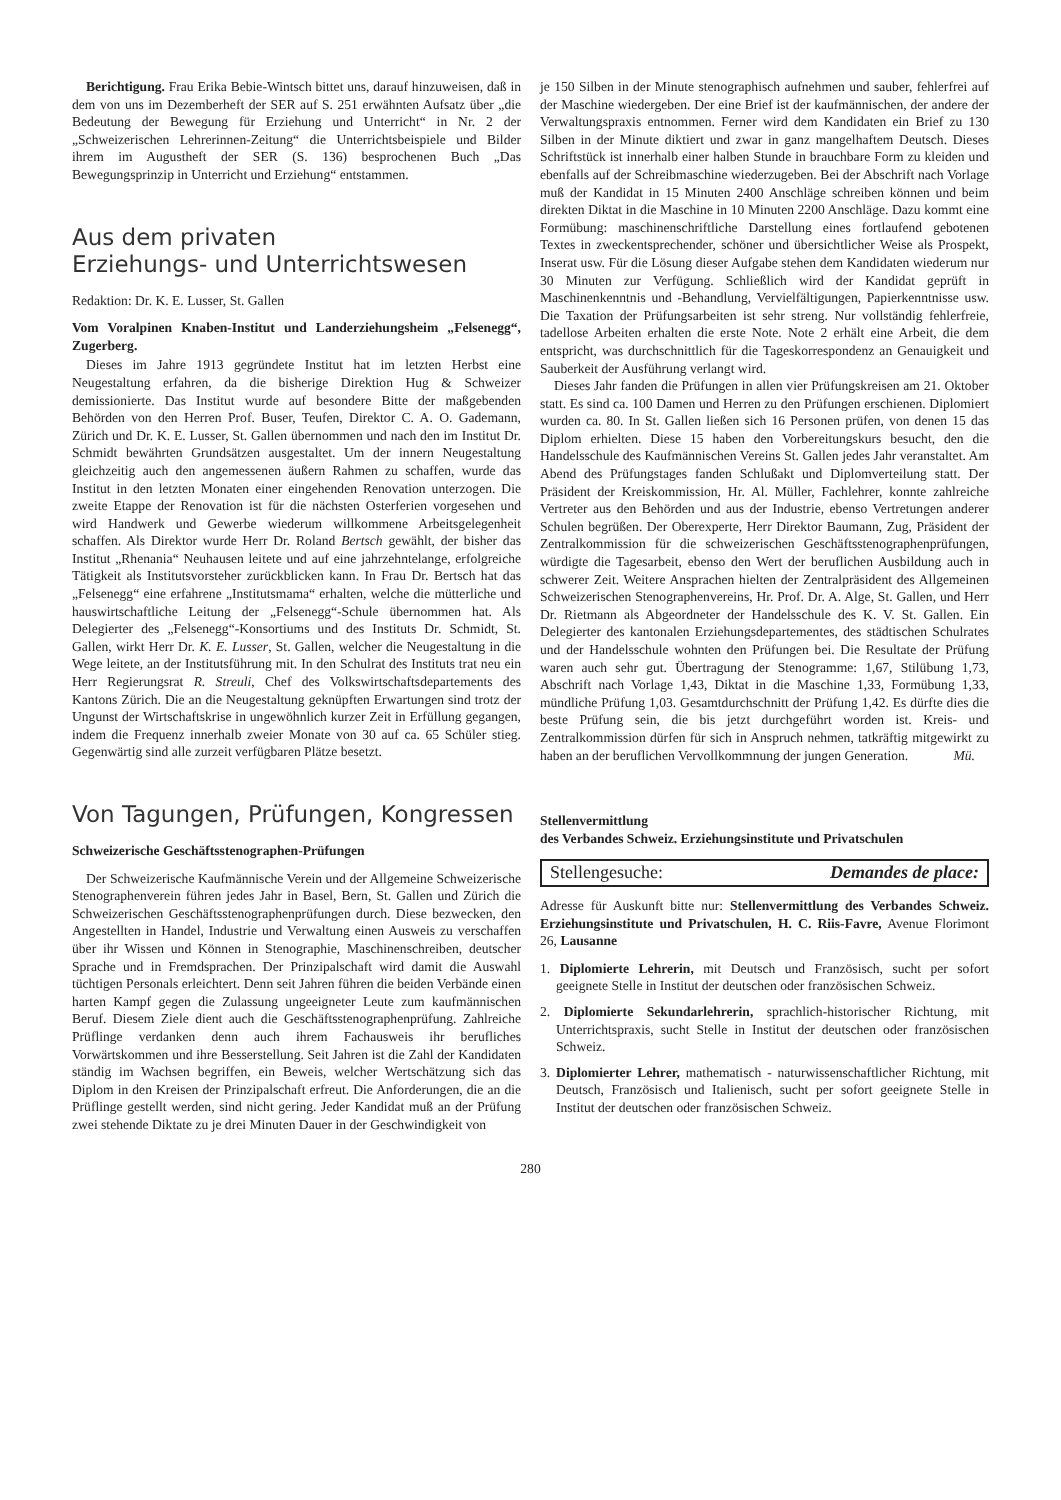Berichtigung. Frau Erika Bebie-Wintsch bittet uns, darauf hinzuweisen, daß in dem von uns im Dezemberheft der SER auf S. 251 erwähnten Aufsatz über „die Bedeutung der Bewegung für Erziehung und Unterricht“ in Nr. 2 der „Schweizerischen Lehrerinnen-Zeitung“ die Unterrichtsbeispiele und Bilder ihrem im Augustheft der SER (S. 136) besprochenen Buch „Das Bewegungsprinzip in Unterricht und Erziehung“ entstammen.
Aus dem privaten
Erziehungs- und Unterrichtswesen
Redaktion: Dr. K. E. Lusser, St. Gallen
Vom Voralpinen Knaben-Institut und Landerziehungsheim „Felsenegg“, Zugerberg.
Dieses im Jahre 1913 gegründete Institut hat im letzten Herbst eine Neugestaltung erfahren, da die bisherige Direktion Hug & Schweizer demissionierte. Das Institut wurde auf besondere Bitte der maßgebenden Behörden von den Herren Prof. Buser, Teufen, Direktor C. A. O. Gademann, Zürich und Dr. K. E. Lusser, St. Gallen übernommen und nach den im Institut Dr. Schmidt bewährten Grundsätzen ausgestaltet. Um der innern Neugestaltung gleichzeitig auch den angemessenen äußern Rahmen zu schaffen, wurde das Institut in den letzten Monaten einer eingehenden Renovation unterzogen. Die zweite Etappe der Renovation ist für die nächsten Osterferien vorgesehen und wird Handwerk und Gewerbe wiederum willkommene Arbeitsgelegenheit schaffen. Als Direktor wurde Herr Dr. Roland Bertsch gewählt, der bisher das Institut „Rhenania“ Neuhausen leitete und auf eine jahrzehntelange, erfolgreiche Tätigkeit als Institutsvorsteher zurückblicken kann. In Frau Dr. Bertsch hat das „Felsenegg“ eine erfahrene „Institutsmama“ erhalten, welche die mütterliche und hauswirtschaftliche Leitung der „Felsenegg“-Schule übernommen hat. Als Delegierter des „Felsenegg“-Konsortiums und des Instituts Dr. Schmidt, St. Gallen, wirkt Herr Dr. K. E. Lusser, St. Gallen, welcher die Neugestaltung in die Wege leitete, an der Institutsführung mit. In den Schulrat des Instituts trat neu ein Herr Regierungsrat R. Streuli, Chef des Volkswirtschaftsdepartements des Kantons Zürich. Die an die Neugestaltung geknüpften Erwartungen sind trotz der Ungunst der Wirtschaftskrise in ungewöhnlich kurzer Zeit in Erfüllung gegangen, indem die Frequenz innerhalb zweier Monate von 30 auf ca. 65 Schüler stieg. Gegenwärtig sind alle zurzeit verfügbaren Plätze besetzt.
Von Tagungen, Prüfungen, Kongressen
Schweizerische Geschäftsstenographen-Prüfungen
Der Schweizerische Kaufmännische Verein und der Allgemeine Schweizerische Stenographenverein führen jedes Jahr in Basel, Bern, St. Gallen und Zürich die Schweizerischen Geschäftsstenographenprüfungen durch. Diese bezwecken, den Angestellten in Handel, Industrie und Verwaltung einen Ausweis zu verschaffen über ihr Wissen und Können in Stenographie, Maschinenschreiben, deutscher Sprache und in Fremdsprachen. Der Prinzipalschaft wird damit die Auswahl tüchtigen Personals erleichtert. Denn seit Jahren führen die beiden Verbände einen harten Kampf gegen die Zulassung ungeeigneter Leute zum kaufmännischen Beruf. Diesem Ziele dient auch die Geschäftsstenographenprüfung. Zahlreiche Prüflinge verdanken denn auch ihrem Fachausweis ihr berufliches Vorwärtskommen und ihre Besserstellung. Seit Jahren ist die Zahl der Kandidaten ständig im Wachsen begriffen, ein Beweis, welcher Wertschätzung sich das Diplom in den Kreisen der Prinzipalschaft erfreut. Die Anforderungen, die an die Prüflinge gestellt werden, sind nicht gering. Jeder Kandidat muß an der Prüfung zwei stehende Diktate zu je drei Minuten Dauer in der Geschwindigkeit von
je 150 Silben in der Minute stenographisch aufnehmen und sauber, fehlerfrei auf der Maschine wiedergeben. Der eine Brief ist der kaufmännischen, der andere der Verwaltungspraxis entnommen. Ferner wird dem Kandidaten ein Brief zu 130 Silben in der Minute diktiert und zwar in ganz mangelhaftem Deutsch. Dieses Schriftstück ist innerhalb einer halben Stunde in brauchbare Form zu kleiden und ebenfalls auf der Schreibmaschine wiederzugeben. Bei der Abschrift nach Vorlage muß der Kandidat in 15 Minuten 2400 Anschläge schreiben können und beim direkten Diktat in die Maschine in 10 Minuten 2200 Anschläge. Dazu kommt eine Formübung: maschinenschriftliche Darstellung eines fortlaufend gebotenen Textes in zweckentsprechender, schöner und übersichtlicher Weise als Prospekt, Inserat usw. Für die Lösung dieser Aufgabe stehen dem Kandidaten wiederum nur 30 Minuten zur Verfügung. Schließlich wird der Kandidat geprüft in Maschinenkenntnis und -Behandlung, Vervielfältigungen, Papierkenntnisse usw. Die Taxation der Prüfungsarbeiten ist sehr streng. Nur vollständig fehlerfreie, tadellose Arbeiten erhalten die erste Note. Note 2 erhält eine Arbeit, die dem entspricht, was durchschnittlich für die Tageskorrespondenz an Genauigkeit und Sauberkeit der Ausführung verlangt wird.
Dieses Jahr fanden die Prüfungen in allen vier Prüfungskreisen am 21. Oktober statt. Es sind ca. 100 Damen und Herren zu den Prüfungen erschienen. Diplomiert wurden ca. 80. In St. Gallen ließen sich 16 Personen prüfen, von denen 15 das Diplom erhielten. Diese 15 haben den Vorbereitungskurs besucht, den die Handelsschule des Kaufmännischen Vereins St. Gallen jedes Jahr veranstaltet. Am Abend des Prüfungstages fanden Schlußakt und Diplomverteilung statt. Der Präsident der Kreiskommission, Hr. Al. Müller, Fachlehrer, konnte zahlreiche Vertreter aus den Behörden und aus der Industrie, ebenso Vertretungen anderer Schulen begrüßen. Der Oberexperte, Herr Direktor Baumann, Zug, Präsident der Zentralkommission für die schweizerischen Geschäftsstenographenprüfungen, würdigte die Tagesarbeit, ebenso den Wert der beruflichen Ausbildung auch in schwerer Zeit. Weitere Ansprachen hielten der Zentralpräsident des Allgemeinen Schweizerischen Stenographenvereins, Hr. Prof. Dr. A. Alge, St. Gallen, und Herr Dr. Rietmann als Abgeordneter der Handelsschule des K. V. St. Gallen. Ein Delegierter des kantonalen Erziehungsdepartementes, des städtischen Schulrates und der Handelsschule wohnten den Prüfungen bei. Die Resultate der Prüfung waren auch sehr gut. Übertragung der Stenogramme: 1,67, Stilübung 1,73, Abschrift nach Vorlage 1,43, Diktat in die Maschine 1,33, Formübung 1,33, mündliche Prüfung 1,03. Gesamtdurchschnitt der Prüfung 1,42. Es dürfte dies die beste Prüfung sein, die bis jetzt durchgeführt worden ist. Kreis- und Zentralkommission dürfen für sich in Anspruch nehmen, tatkräftig mitgewirkt zu haben an der beruflichen Vervollkommnung der jungen Generation. Mü.
Stellenvermittlung
des Verbandes Schweiz. Erziehungsinstitute und Privatschulen
Stellengesuche: Demandes de place:
Adresse für Auskunft bitte nur: Stellenvermittlung des Verbandes Schweiz. Erziehungsinstitute und Privatschulen, H. C. Riis-Favre, Avenue Florimont 26, Lausanne
1. Diplomierte Lehrerin, mit Deutsch und Französisch, sucht per sofort geeignete Stelle in Institut der deutschen oder französischen Schweiz.
2. Diplomierte Sekundarlehrerin, sprachlich-historischer Richtung, mit Unterrichtspraxis, sucht Stelle in Institut der deutschen oder französischen Schweiz.
3. Diplomierter Lehrer, mathematisch - naturwissenschaftlicher Richtung, mit Deutsch, Französisch und Italienisch, sucht per sofort geeignete Stelle in Institut der deutschen oder französischen Schweiz.
280